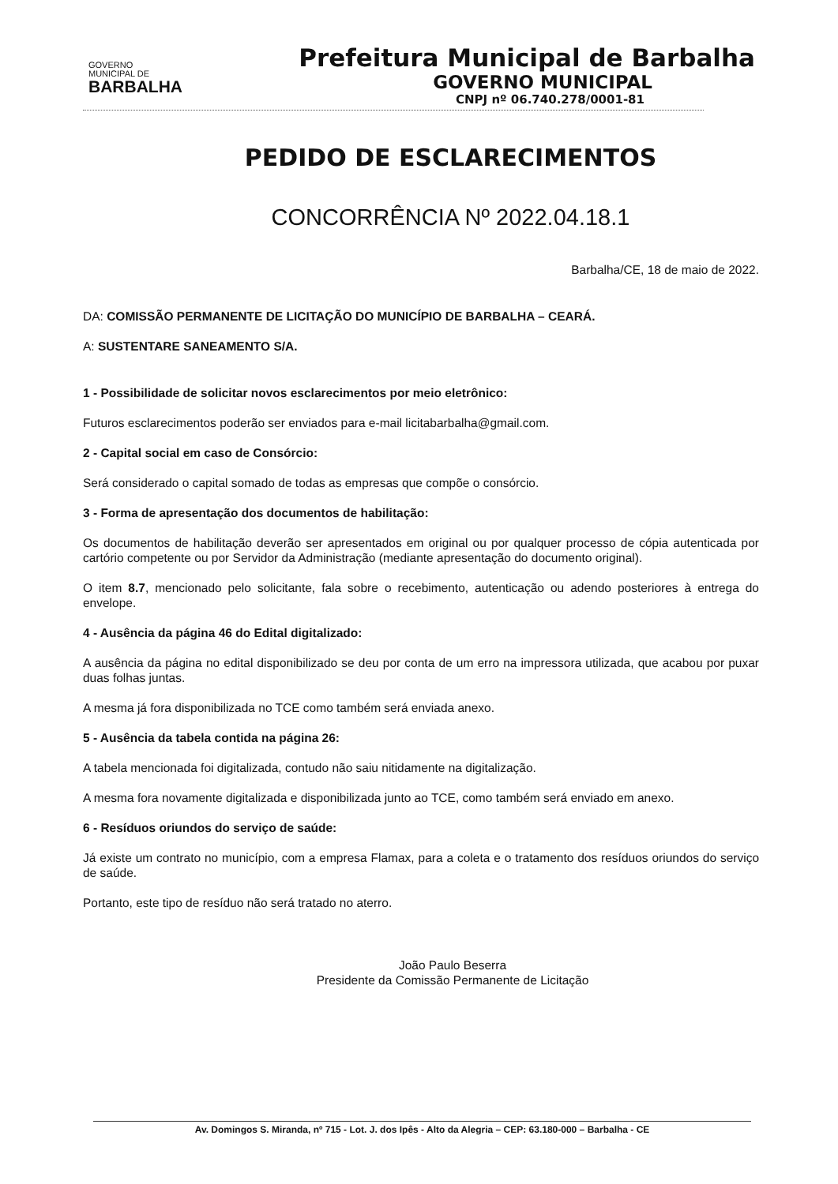GOVERNO
MUNICIPAL DE
BARBALHA
Prefeitura Municipal de Barbalha
GOVERNO MUNICIPAL
CNPJ nº 06.740.278/0001-81
PEDIDO DE ESCLARECIMENTOS
CONCORRÊNCIA Nº 2022.04.18.1
Barbalha/CE, 18 de maio de 2022.
DA: COMISSÃO PERMANENTE DE LICITAÇÃO DO MUNICÍPIO DE BARBALHA – CEARÁ.
A: SUSTENTARE SANEAMENTO S/A.
1 - Possibilidade de solicitar novos esclarecimentos por meio eletrônico:
Futuros esclarecimentos poderão ser enviados para e-mail licitabarbalha@gmail.com.
2 - Capital social em caso de Consórcio:
Será considerado o capital somado de todas as empresas que compõe o consórcio.
3 - Forma de apresentação dos documentos de habilitação:
Os documentos de habilitação deverão ser apresentados em original ou por qualquer processo de cópia autenticada por cartório competente ou por Servidor da Administração (mediante apresentação do documento original).
O item 8.7, mencionado pelo solicitante, fala sobre o recebimento, autenticação ou adendo posteriores à entrega do envelope.
4 - Ausência da página 46 do Edital digitalizado:
A ausência da página no edital disponibilizado se deu por conta de um erro na impressora utilizada, que acabou por puxar duas folhas juntas.
A mesma já fora disponibilizada no TCE como também será enviada anexo.
5 - Ausência da tabela contida na página 26:
A tabela mencionada foi digitalizada, contudo não saiu nitidamente na digitalização.
A mesma fora novamente digitalizada e disponibilizada junto ao TCE, como também será enviado em anexo.
6 - Resíduos oriundos do serviço de saúde:
Já existe um contrato no município, com a empresa Flamax, para a coleta e o tratamento dos resíduos oriundos do serviço de saúde.
Portanto, este tipo de resíduo não será tratado no aterro.
João Paulo Beserra
Presidente da Comissão Permanente de Licitação
Av. Domingos S. Miranda, nº 715 - Lot. J. dos Ipês - Alto da Alegria – CEP: 63.180-000 – Barbalha - CE